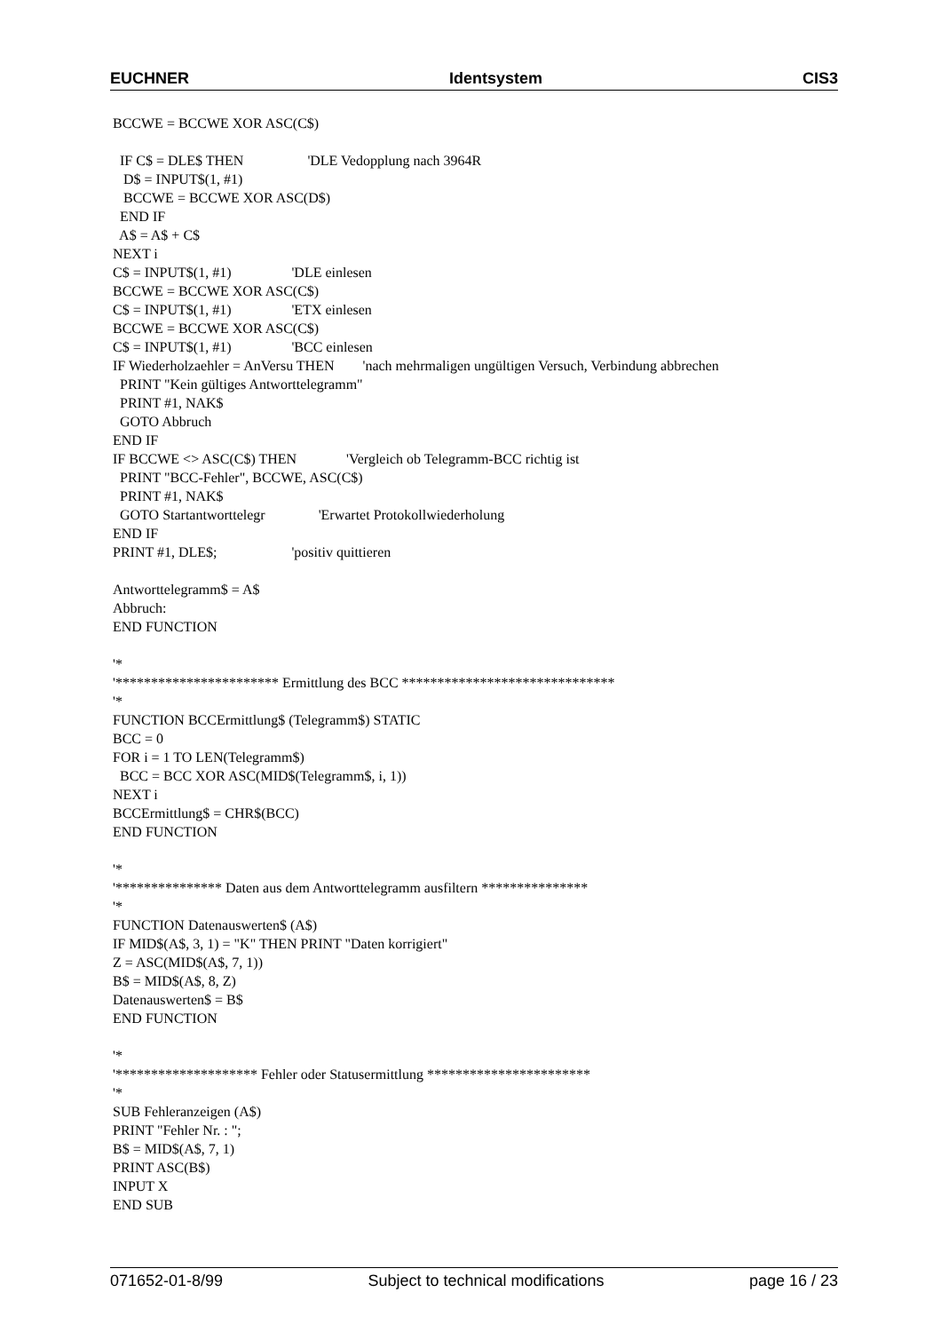EUCHNER Identsystem CIS3
BCCWE = BCCWE XOR ASC(C$) IF C$ = DLE$ THEN 'DLE Vedopplung nach 3964R D$ = INPUT$(1, #1) BCCWE = BCCWE XOR ASC(D$) END IF A$ = A$ + C$ NEXT i C$ = INPUT$(1, #1) 'DLE einlesen BCCWE = BCCWE XOR ASC(C$) C$ = INPUT$(1, #1) 'ETX einlesen BCCWE = BCCWE XOR ASC(C$) C$ = INPUT$(1, #1) 'BCC einlesen IF Wiederholzaehler = AnVersu THEN 'nach mehrmaligen ungültigen Versuch, Verbindung abbrechen PRINT "Kein gültiges Antworttelegramm" PRINT #1, NAK$ GOTO Abbruch END IF IF BCCWE <> ASC(C$) THEN 'Vergleich ob Telegramm-BCC richtig ist PRINT "BCC-Fehler", BCCWE, ASC(C$) PRINT #1, NAK$ GOTO Startantworttelegr 'Erwartet Protokollwiederholung END IF PRINT #1, DLE$; 'positiv quittieren Antworttelegramm$ = A$ Abbruch: END FUNCTION '* '*********************** Ermittlung des BCC ****************************** '* FUNCTION BCCErmittlung$ (Telegramm$) STATIC BCC = 0 FOR i = 1 TO LEN(Telegramm$) BCC = BCC XOR ASC(MID$(Telegramm$, i, 1)) NEXT i BCCErmittlung$ = CHR$(BCC) END FUNCTION '* '*************** Daten aus dem Antworttelegramm ausfiltern *************** '* FUNCTION Datenauswerten$ (A$) IF MID$(A$, 3, 1) = "K" THEN PRINT "Daten korrigiert" Z = ASC(MID$(A$, 7, 1)) B$ = MID$(A$, 8, Z) Datenauswerten$ = B$ END FUNCTION '* '******************** Fehler oder Statusermittlung *********************** '* SUB Fehleranzeigen (A$) PRINT "Fehler Nr. : "; B$ = MID$(A$, 7, 1) PRINT ASC(B$) INPUT X END SUB
071652-01-8/99 Subject to technical modifications page 16 / 23